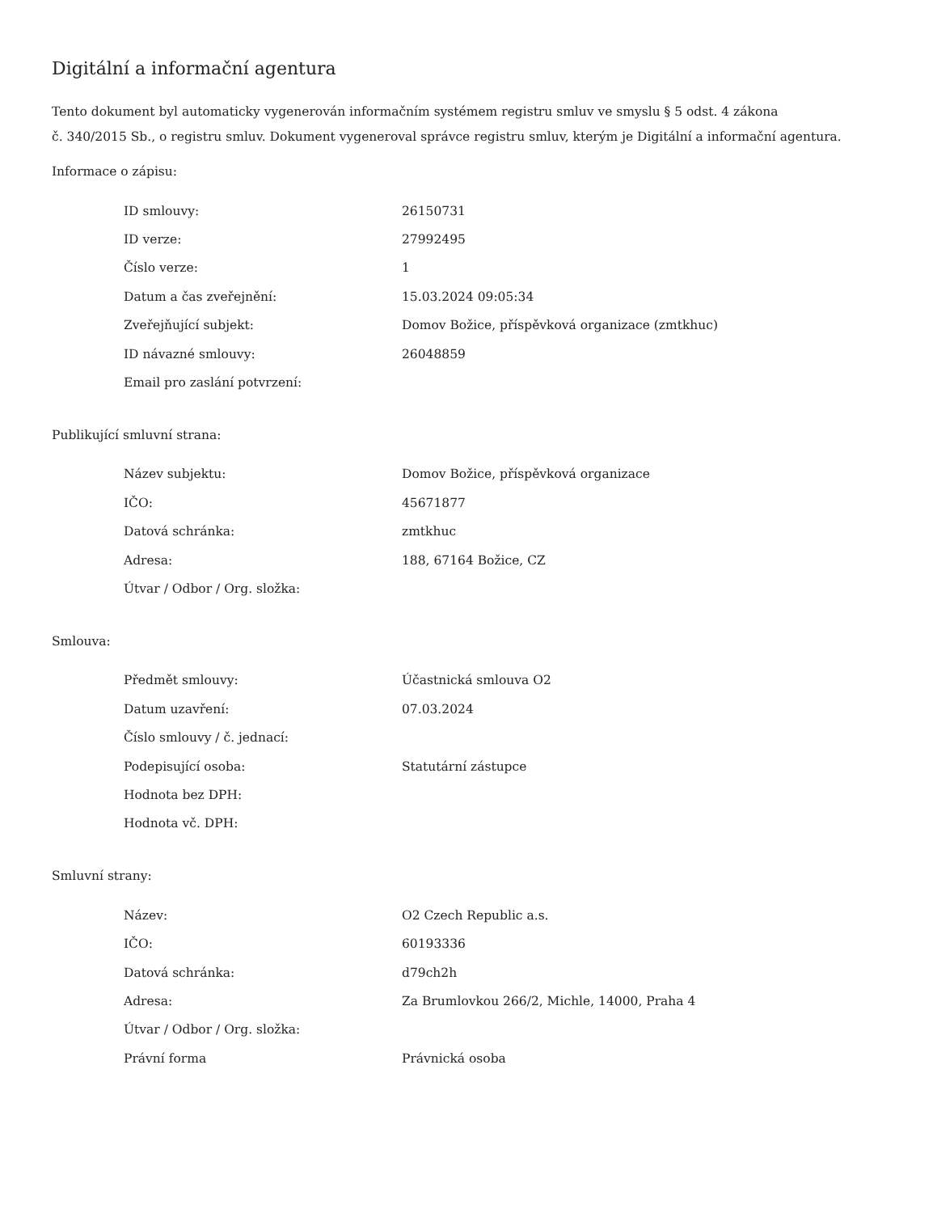Digitální a informační agentura
Tento dokument byl automaticky vygenerován informačním systémem registru smluv ve smyslu § 5 odst. 4 zákona
č. 340/2015 Sb., o registru smluv. Dokument vygeneroval správce registru smluv, kterým je Digitální a informační agentura.
Informace o zápisu:
| ID smlouvy: | 26150731 |
| ID verze: | 27992495 |
| Číslo verze: | 1 |
| Datum a čas zveřejnění: | 15.03.2024 09:05:34 |
| Zveřejňující subjekt: | Domov Božice, příspěvková organizace (zmtkhuc) |
| ID návazné smlouvy: | 26048859 |
| Email pro zaslání potvrzení: | |
Publikující smluvní strana:
| Název subjektu: | Domov Božice, příspěvková organizace |
| IČO: | 45671877 |
| Datová schránka: | zmtkhuc |
| Adresa: | 188, 67164 Božice, CZ |
| Útvar / Odbor / Org. složka: | |
Smlouva:
| Předmět smlouvy: | Účastnická smlouva O2 |
| Datum uzavření: | 07.03.2024 |
| Číslo smlouvy / č. jednací: | |
| Podepisující osoba: | Statutární zástupce |
| Hodnota bez DPH: | |
| Hodnota vč. DPH: | |
Smluvní strany:
| Název: | O2 Czech Republic a.s. |
| IČO: | 60193336 |
| Datová schránka: | d79ch2h |
| Adresa: | Za Brumlovkou 266/2, Michle, 14000, Praha 4 |
| Útvar / Odbor / Org. složka: | |
| Právní forma | Právnická osoba |